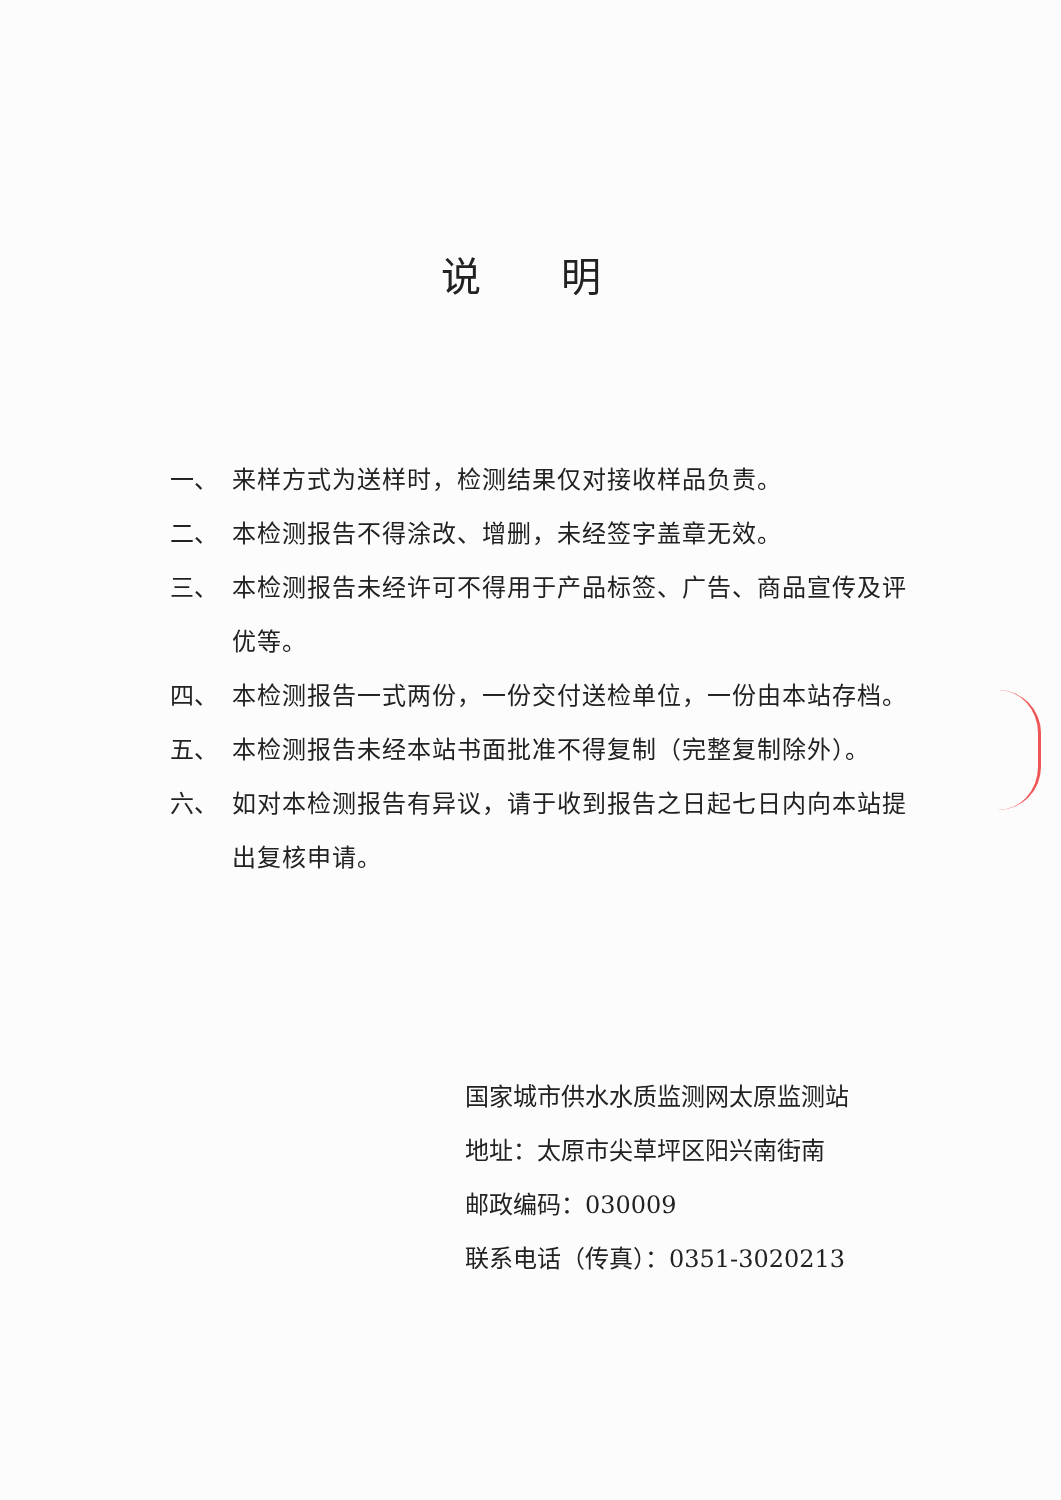说明
一、 来样方式为送样时，检测结果仅对接收样品负责。
二、 本检测报告不得涂改、增删，未经签字盖章无效。
三、 本检测报告未经许可不得用于产品标签、广告、商品宣传及评优等。
四、 本检测报告一式两份，一份交付送检单位，一份由本站存档。
五、 本检测报告未经本站书面批准不得复制（完整复制除外）。
六、 如对本检测报告有异议，请于收到报告之日起七日内向本站提出复核申请。
国家城市供水水质监测网太原监测站
地址：太原市尖草坪区阳兴南街南
邮政编码：030009
联系电话（传真）：0351-3020213